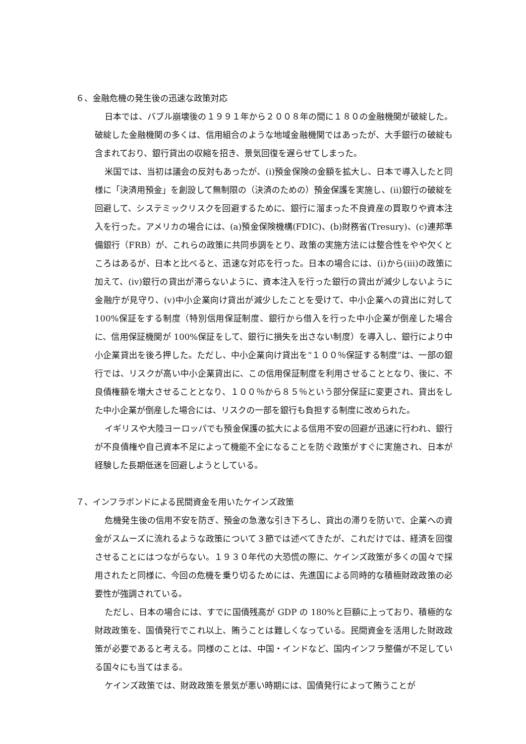６、金融危機の発生後の迅速な政策対応
日本では、バブル崩壊後の１９９１年から２００８年の間に１８０の金融機関が破綻した。破綻した金融機関の多くは、信用組合のような地域金融機関ではあったが、大手銀行の破綻も含まれており、銀行貸出の収縮を招き、景気回復を遅らせてしまった。
米国では、当初は議会の反対もあったが、(i)預金保険の金額を拡大し、日本で導入したと同様に「決済用預金」を創設して無制限の（決済のための）預金保護を実施し、(ii)銀行の破綻を回避して、システミックリスクを回避するために、銀行に溜まった不良資産の買取りや資本注入を行った。アメリカの場合には、(a)預金保険機構(FDIC)、(b)財務省(Tresury)、(c)連邦準備銀行（FRB）が、これらの政策に共同歩調をとり、政策の実施方法には整合性をやや欠くところはあるが、日本と比べると、迅速な対応を行った。日本の場合には、(i)から(iii)の政策に加えて、(iv)銀行の貸出が滞らないように、資本注入を行った銀行の貸出が減少しないように金融庁が見守り、(v)中小企業向け貸出が減少したことを受けて、中小企業への貸出に対して 100%保証をする制度（特別信用保証制度、銀行から借入を行った中小企業が倒産した場合に、信用保証機関が 100%保証をして、銀行に損失を出さない制度）を導入し、銀行により中小企業貸出を後ろ押した。ただし、中小企業向け貸出を“１００％保証する制度”は、一部の銀行では、リスクが高い中小企業貸出に、この信用保証制度を利用させることとなり、後に、不良債権額を増大させることとなり、１００％から８５％という部分保証に変更され、貸出をした中小企業が倒産した場合には、リスクの一部を銀行も負担する制度に改められた。
イギリスや大陸ヨーロッパでも預金保護の拡大による信用不安の回避が迅速に行われ、銀行が不良債権や自己資本不足によって機能不全になることを防ぐ政策がすぐに実施され、日本が経験した長期低迷を回避しようとしている。
７、インフラボンドによる民間資金を用いたケインズ政策
危機発生後の信用不安を防ぎ、預金の急激な引き下ろし、貸出の滞りを防いで、企業への資金がスムーズに流れるような政策について３節では述べてきたが、これだけでは、経済を回復させることにはつながらない。１９３０年代の大恐慌の際に、ケインズ政策が多くの国々で採用されたと同様に、今回の危機を乗り切るためには、先進国による同時的な積極財政政策の必要性が強調されている。
ただし、日本の場合には、すでに国債残高が GDP の 180%と巨額に上っており、積極的な財政政策を、国債発行でこれ以上、賄うことは難しくなっている。民間資金を活用した財政政策が必要であると考える。同様のことは、中国・インドなど、国内インフラ整備が不足している国々にも当てはまる。
ケインズ政策では、財政政策を景気が悪い時期には、国債発行によって賄うことが